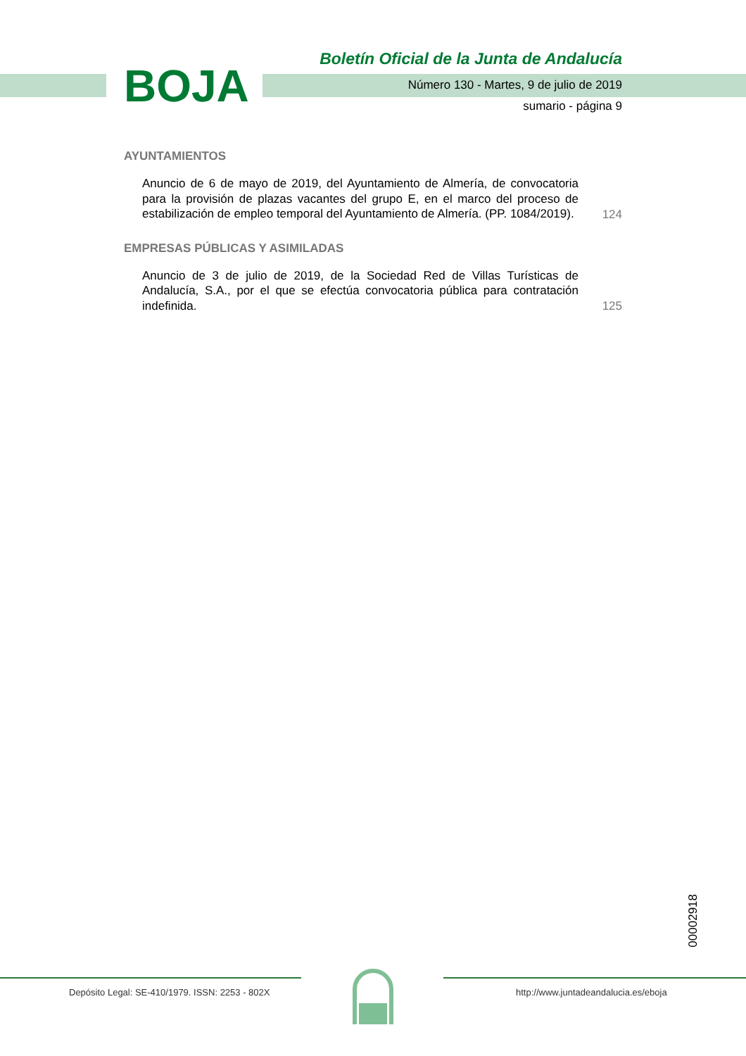BOJA
Boletín Oficial de la Junta de Andalucía
Número 130 - Martes, 9 de julio de 2019
sumario - página 9
AYUNTAMIENTOS
Anuncio de 6 de mayo de 2019, del Ayuntamiento de Almería, de convocatoria para la provisión de plazas vacantes del grupo E, en el marco del proceso de estabilización de empleo temporal del Ayuntamiento de Almería. (PP. 1084/2019).
124
EMPRESAS PÚBLICAS Y ASIMILADAS
Anuncio de 3 de julio de 2019, de la Sociedad Red de Villas Turísticas de Andalucía, S.A., por el que se efectúa convocatoria pública para contratación indefinida.
125
00002918
Depósito Legal: SE-410/1979. ISSN: 2253 - 802X
http://www.juntadeandalucia.es/eboja